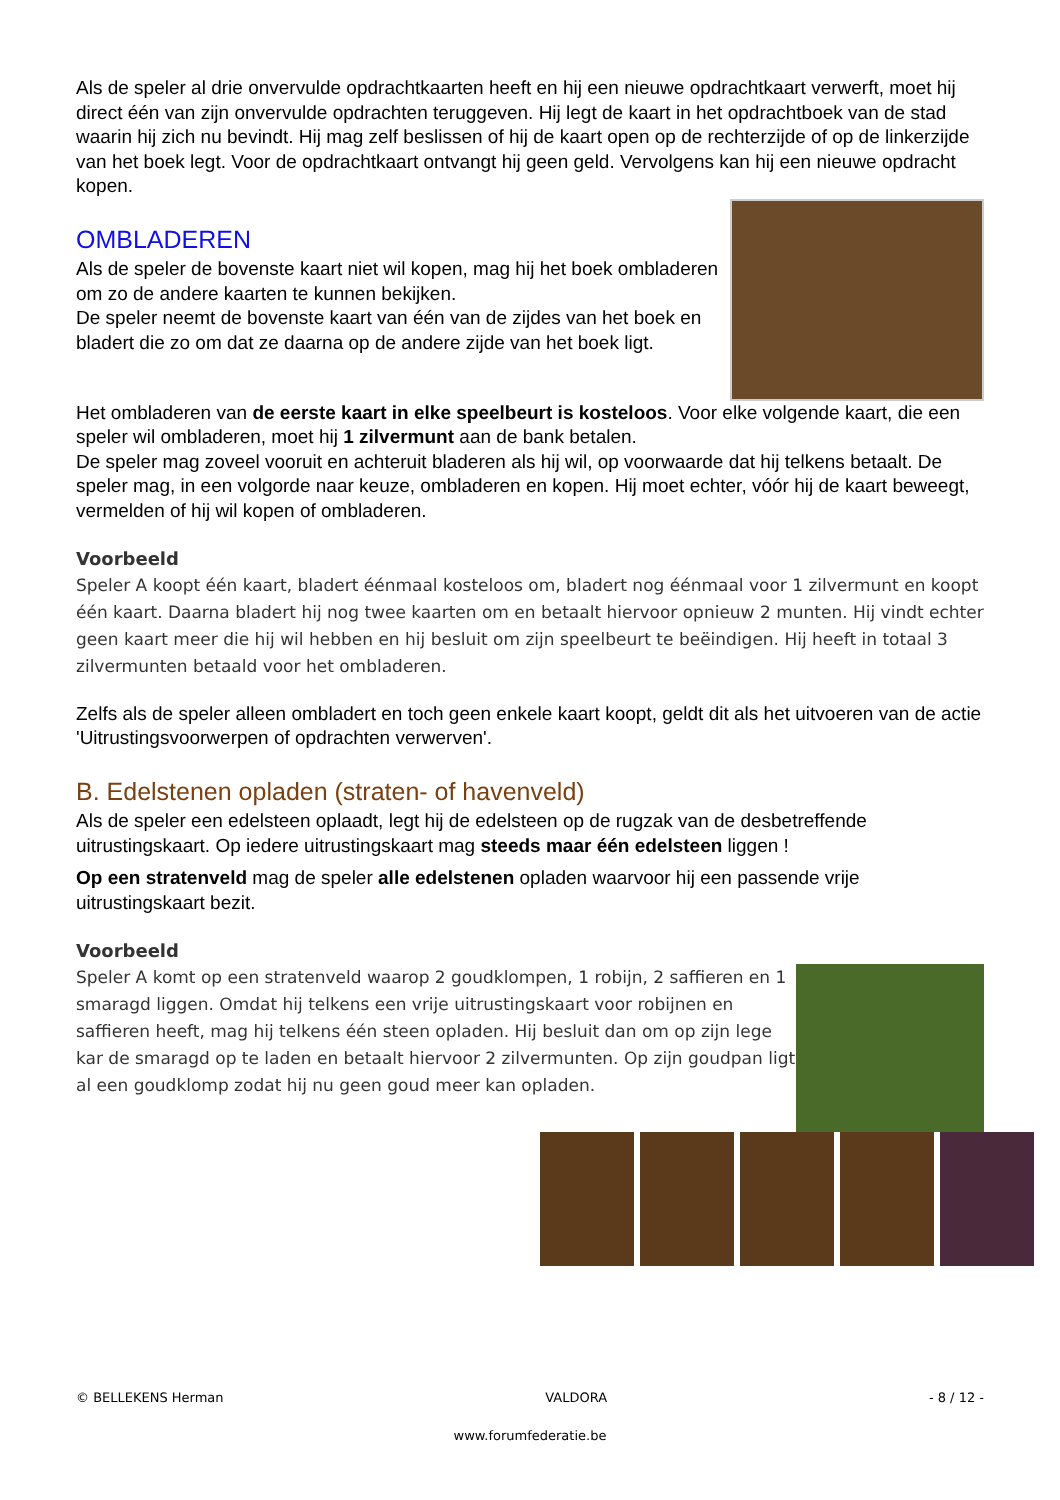Als de speler al drie onvervulde opdrachtkaarten heeft en hij een nieuwe opdrachtkaart verwerft, moet hij direct één van zijn onvervulde opdrachten teruggeven. Hij legt de kaart in het opdrachtboek van de stad waarin hij zich nu bevindt. Hij mag zelf beslissen of hij de kaart open op de rechterzijde of op de linkerzijde van het boek legt. Voor de opdrachtkaart ontvangt hij geen geld. Vervolgens kan hij een nieuwe opdracht kopen.
OMBLADEREN
Als de speler de bovenste kaart niet wil kopen, mag hij het boek ombladeren om zo de andere kaarten te kunnen bekijken.
De speler neemt de bovenste kaart van één van de zijdes van het boek en bladert die zo om dat ze daarna op de andere zijde van het boek ligt.
Het ombladeren van de eerste kaart in elke speelbeurt is kosteloos. Voor elke volgende kaart, die een speler wil ombladeren, moet hij 1 zilvermunt aan de bank betalen.
De speler mag zoveel vooruit en achteruit bladeren als hij wil, op voorwaarde dat hij telkens betaalt. De speler mag, in een volgorde naar keuze, ombladeren en kopen. Hij moet echter, vóór hij de kaart beweegt, vermelden of hij wil kopen of ombladeren.
Voorbeeld
Speler A koopt één kaart, bladert éénmaal kosteloos om, bladert nog éénmaal voor 1 zilvermunt en koopt één kaart. Daarna bladert hij nog twee kaarten om en betaalt hiervoor opnieuw 2 munten. Hij vindt echter geen kaart meer die hij wil hebben en hij besluit om zijn speelbeurt te beëindigen. Hij heeft in totaal 3 zilvermunten betaald voor het ombladeren.
Zelfs als de speler alleen ombladert en toch geen enkele kaart koopt, geldt dit als het uitvoeren van de actie 'Uitrustingsvoorwerpen of opdrachten verwerven'.
B. Edelstenen opladen (straten- of havenveld)
Als de speler een edelsteen oplaadt, legt hij de edelsteen op de rugzak van de desbetreffende uitrustingskaart. Op iedere uitrustingskaart mag steeds maar één edelsteen liggen !
Op een stratenveld mag de speler alle edelstenen opladen waarvoor hij een passende vrije uitrustingskaart bezit.
Voorbeeld
Speler A komt op een stratenveld waarop 2 goudklompen, 1 robijn, 2 saffieren en 1 smaragd liggen. Omdat hij telkens een vrije uitrustingskaart voor robijnen en saffieren heeft, mag hij telkens één steen opladen. Hij besluit dan om op zijn lege kar de smaragd op te laden en betaalt hiervoor 2 zilvermunten. Op zijn goudpan ligt al een goudklomp zodat hij nu geen goud meer kan opladen.
© BELLEKENS Herman VALDORA - 8 / 12 -
www.forumfederatie.be